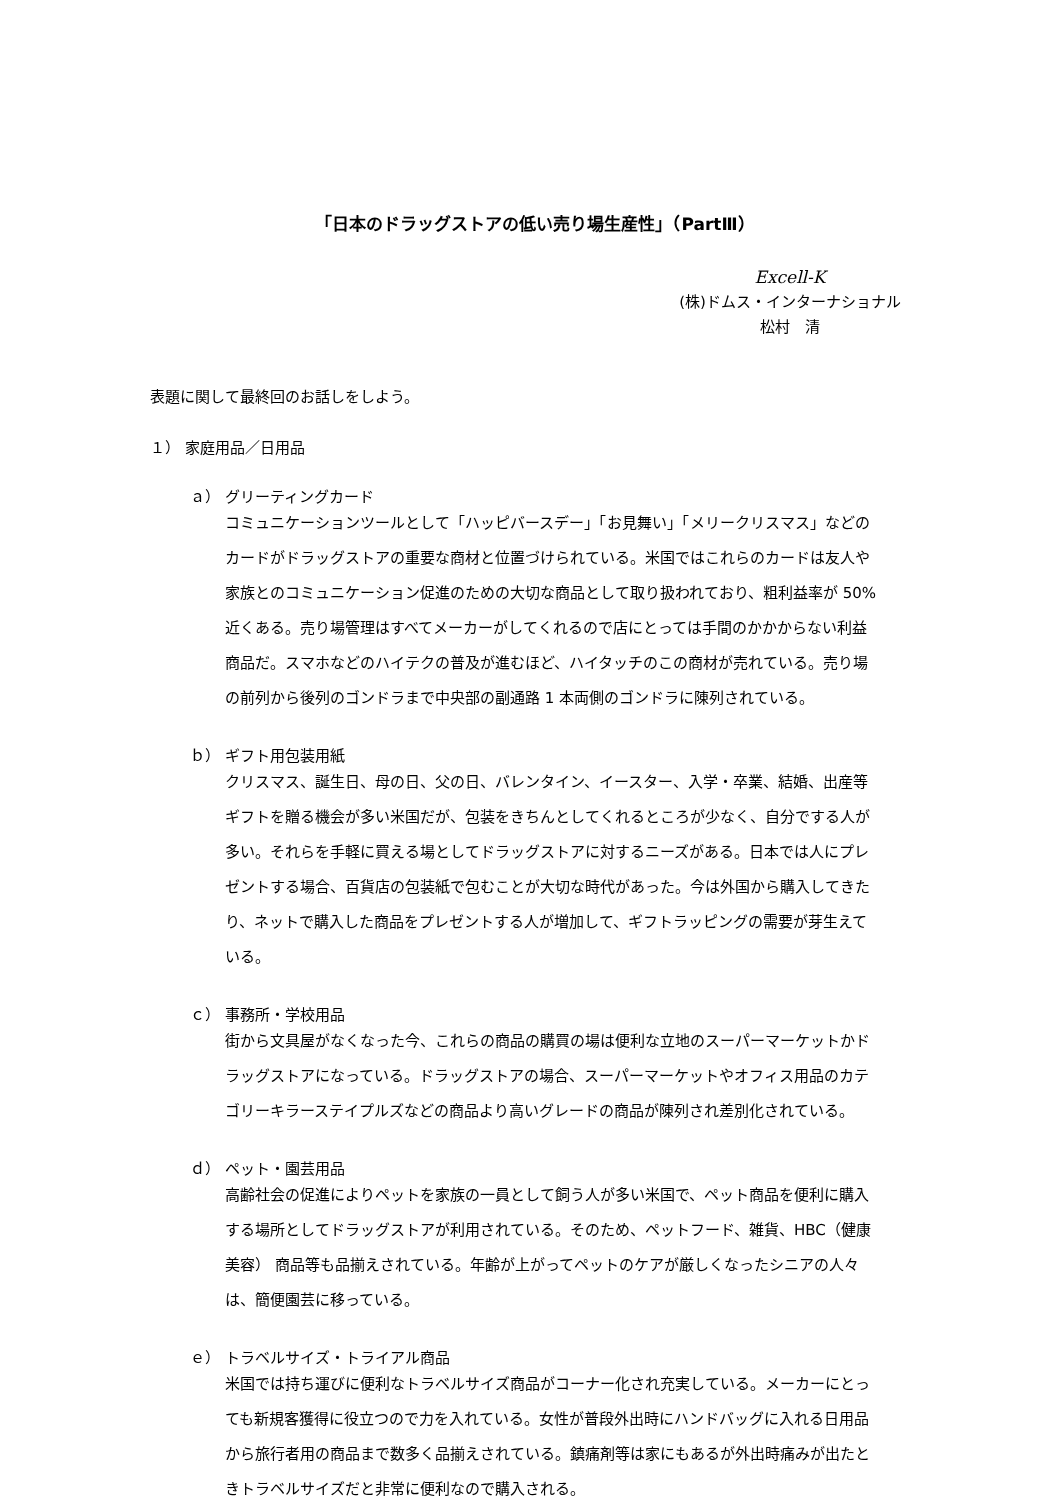「日本のドラッグストアの低い売り場生産性」（PartⅢ）
Excell-K
(株)ドムス・インターナショナル
松村　清
表題に関して最終回のお話しをしよう。
１） 家庭用品／日用品
ａ） グリーティングカード
コミュニケーションツールとして「ハッピバースデー」「お見舞い」「メリークリスマス」などのカードがドラッグストアの重要な商材と位置づけられている。米国ではこれらのカードは友人や家族とのコミュニケーション促進のための大切な商品として取り扱われており、粗利益率が 50%近くある。売り場管理はすべてメーカーがしてくれるので店にとっては手間のかかからない利益商品だ。スマホなどのハイテクの普及が進むほど、ハイタッチのこの商材が売れている。売り場の前列から後列のゴンドラまで中央部の副通路 1 本両側のゴンドラに陳列されている。
ｂ） ギフト用包装用紙
クリスマス、誕生日、母の日、父の日、バレンタイン、イースター、入学・卒業、結婚、出産等ギフトを贈る機会が多い米国だが、包装をきちんとしてくれるところが少なく、自分でする人が多い。それらを手軽に買える場としてドラッグストアに対するニーズがある。日本では人にプレゼントする場合、百貨店の包装紙で包むことが大切な時代があった。今は外国から購入してきたり、ネットで購入した商品をプレゼントする人が増加して、ギフトラッピングの需要が芽生えている。
ｃ） 事務所・学校用品
街から文具屋がなくなった今、これらの商品の購買の場は便利な立地のスーパーマーケットかドラッグストアになっている。ドラッグストアの場合、スーパーマーケットやオフィス用品のカテゴリーキラーステイプルズなどの商品より高いグレードの商品が陳列され差別化されている。
ｄ） ペット・園芸用品
高齢社会の促進によりペットを家族の一員として飼う人が多い米国で、ペット商品を便利に購入する場所としてドラッグストアが利用されている。そのため、ペットフード、雑貨、HBC（健康美容） 商品等も品揃えされている。年齢が上がってペットのケアが厳しくなったシニアの人々は、簡便園芸に移っている。
ｅ） トラベルサイズ・トライアル商品
米国では持ち運びに便利なトラベルサイズ商品がコーナー化され充実している。メーカーにとっても新規客獲得に役立つので力を入れている。女性が普段外出時にハンドバッグに入れる日用品から旅行者用の商品まで数多く品揃えされている。鎮痛剤等は家にもあるが外出時痛みが出たときトラベルサイズだと非常に便利なので購入される。